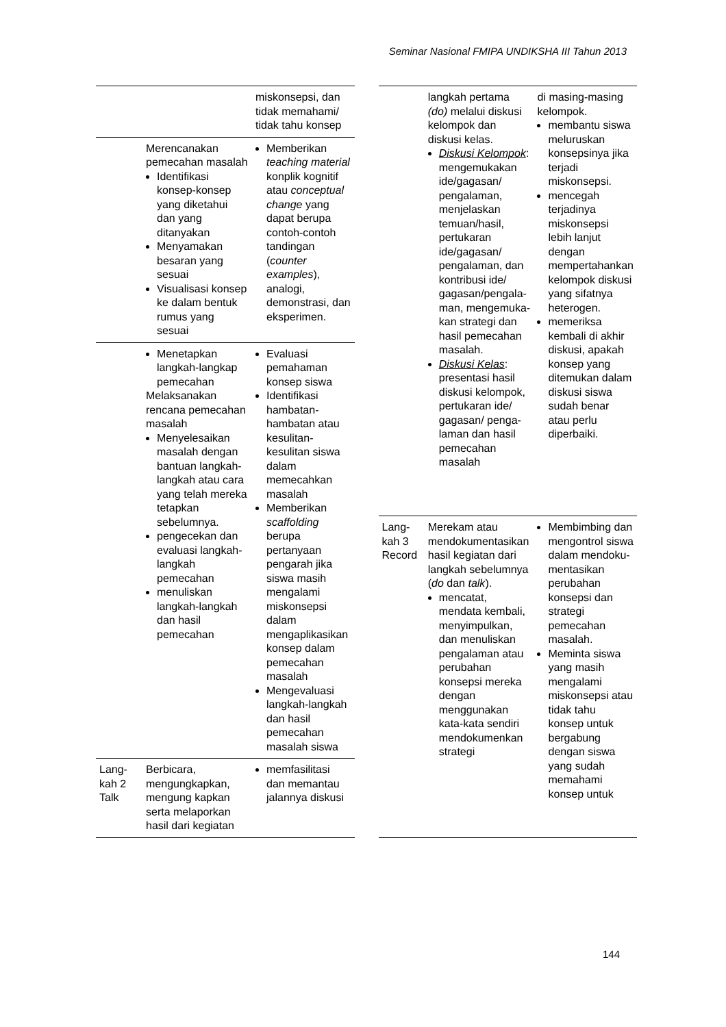Seminar Nasional FMIPA UNDIKSHA III Tahun 2013
| | | miskonsepsi, dan tidak memahami/ tidak tahu konsep |
| | Merencanakan pemecahan masalah Identifikasi konsep-konsep yang diketahui dan yang ditanyakan Menyamakan besaran yang sesuai Visualisasi konsep ke dalam bentuk rumus yang sesuai | Memberikan teaching material konplik kognitif atau conceptual change yang dapat berupa contoh-contoh tandingan ( counter examples ), analogi, demonstrasi, dan eksperimen. |
| | Menetapkan langkah-langkap pemecahan Melaksanakan rencana pemecahan masalah Menyelesaikan masalah dengan bantuan langkah-langkah atau cara yang telah mereka tetapkan sebelumnya. pengecekan dan evaluasi langkah-langkah pemecahan menuliskan langkah-langkah dan hasil pemecahan | Evaluasi pemahaman konsep siswa Identifikasi hambatan-hambatan atau kesulitan-kesulitan siswa dalam memecahkan masalah Memberikan scaffolding berupa pertanyaan pengarah jika siswa masih mengalami miskonsepsi dalam mengaplikasikan konsep dalam pemecahan masalah Mengevaluasi langkah-langkah dan hasil pemecahan masalah siswa |
| Lang-kah 2 Talk | Berbicara, mengungkapkan, mengung kapkan serta melaporkan hasil dari kegiatan | memfasilitasi dan memantau jalannya diskusi |
| | langkah pertama (do) melalui diskusi kelompok dan diskusi kelas. Diskusi Kelompok : mengemukakan ide/gagasan/ pengalaman, menjelaskan temuan/hasil, pertukaran ide/gagasan/ pengalaman, dan kontribusi ide/ gagasan/pengala-man, mengemuka-kan strategi dan hasil pemecahan masalah. Diskusi Kelas : presentasi hasil diskusi kelompok, pertukaran ide/ gagasan/ penga-laman dan hasil pemecahan masalah | di masing-masing kelompok. membantu siswa meluruskan konsepsinya jika terjadi miskonsepsi. mencegah terjadinya miskonsepsi lebih lanjut dengan mempertahankan kelompok diskusi yang sifatnya heterogen. memeriksa kembali di akhir diskusi, apakah konsep yang ditemukan dalam diskusi siswa sudah benar atau perlu diperbaiki. |
| Lang-kah 3 Record | Merekam atau mendokumentasikan hasil kegiatan dari langkah sebelumnya ( do dan talk ). mencatat, mendata kembali, menyimpulkan, dan menuliskan pengalaman atau perubahan konsepsi mereka dengan menggunakan kata-kata sendiri mendokumenkan strategi | Membimbing dan mengontrol siswa dalam mendoku-mentasikan perubahan konsepsi dan strategi pemecahan masalah. Meminta siswa yang masih mengalami miskonsepsi atau tidak tahu konsep untuk bergabung dengan siswa yang sudah memahami konsep untuk |
144